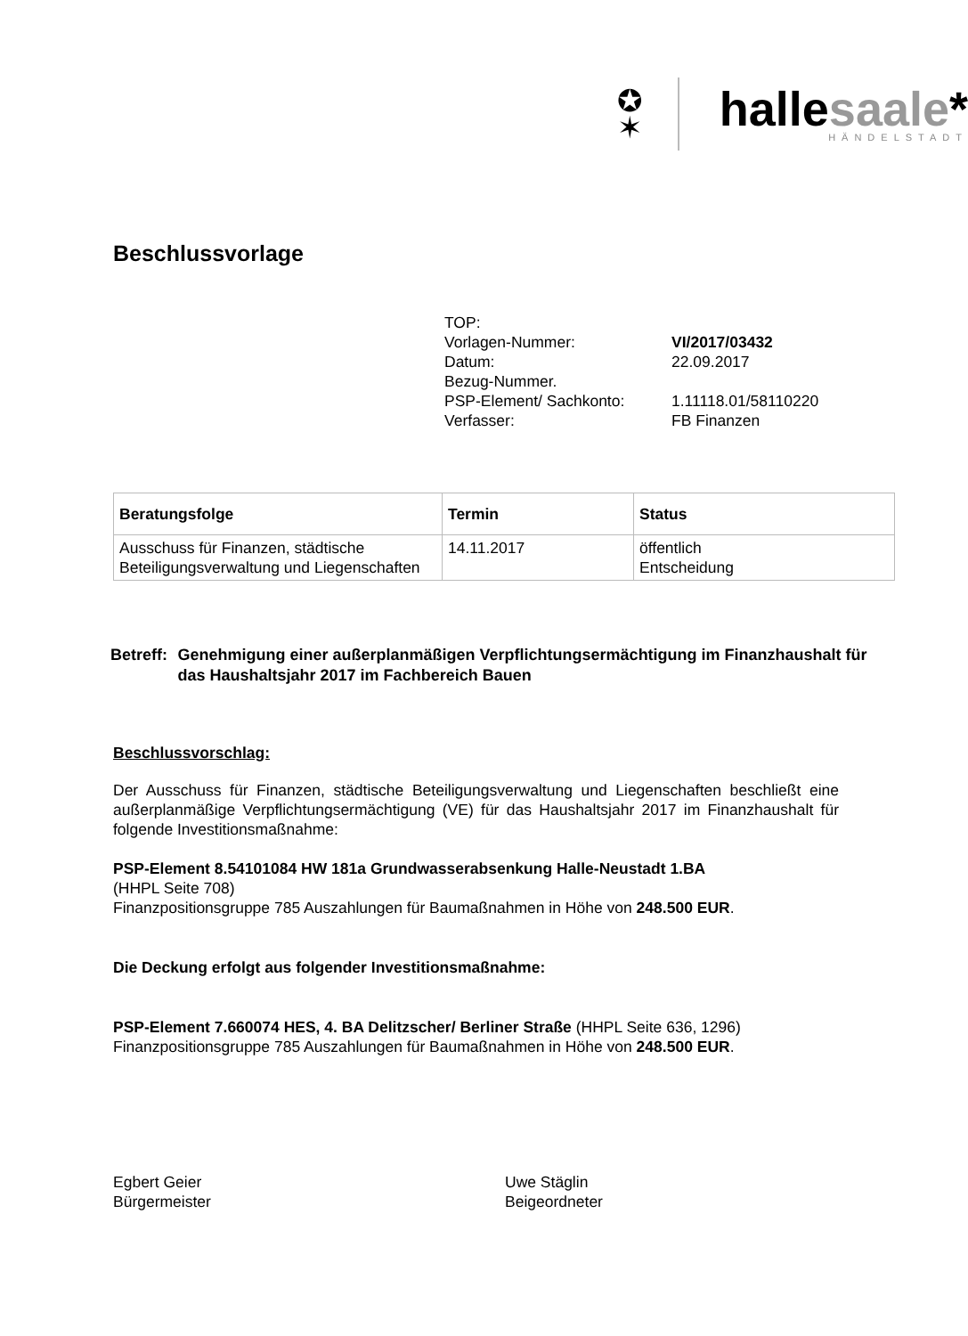✪
✶
hallesaale*
HÄNDELSTADT
Beschlussvorlage
| TOP: | |
| Vorlagen-Nummer: | VI/2017/03432 |
| Datum: | 22.09.2017 |
| Bezug-Nummer. | |
| PSP-Element/ Sachkonto: | 1.11118.01/58110220 |
| Verfasser: | FB Finanzen |
| Beratungsfolge | Termin | Status |
| --- | --- | --- |
| Ausschuss für Finanzen, städtische Beteiligungsverwaltung und Liegenschaften | 14.11.2017 | öffentlich Entscheidung |
Betreff: Genehmigung einer außerplanmäßigen Verpflichtungsermächtigung im Finanzhaushalt für das Haushaltsjahr 2017 im Fachbereich Bauen
Beschlussvorschlag:
Der Ausschuss für Finanzen, städtische Beteiligungsverwaltung und Liegenschaften beschließt eine außerplanmäßige Verpflichtungsermächtigung (VE) für das Haushaltsjahr 2017 im Finanzhaushalt für folgende Investitionsmaßnahme:
PSP-Element 8.54101084 HW 181a Grundwasserabsenkung Halle-Neustadt 1.BA
(HHPL Seite 708)
Finanzpositionsgruppe 785 Auszahlungen für Baumaßnahmen in Höhe von 248.500 EUR.
Die Deckung erfolgt aus folgender Investitionsmaßnahme:
PSP-Element 7.660074 HES, 4. BA Delitzscher/ Berliner Straße (HHPL Seite 636, 1296)
Finanzpositionsgruppe 785 Auszahlungen für Baumaßnahmen in Höhe von 248.500 EUR.
Egbert Geier
Bürgermeister
Uwe Stäglin
Beigeordneter